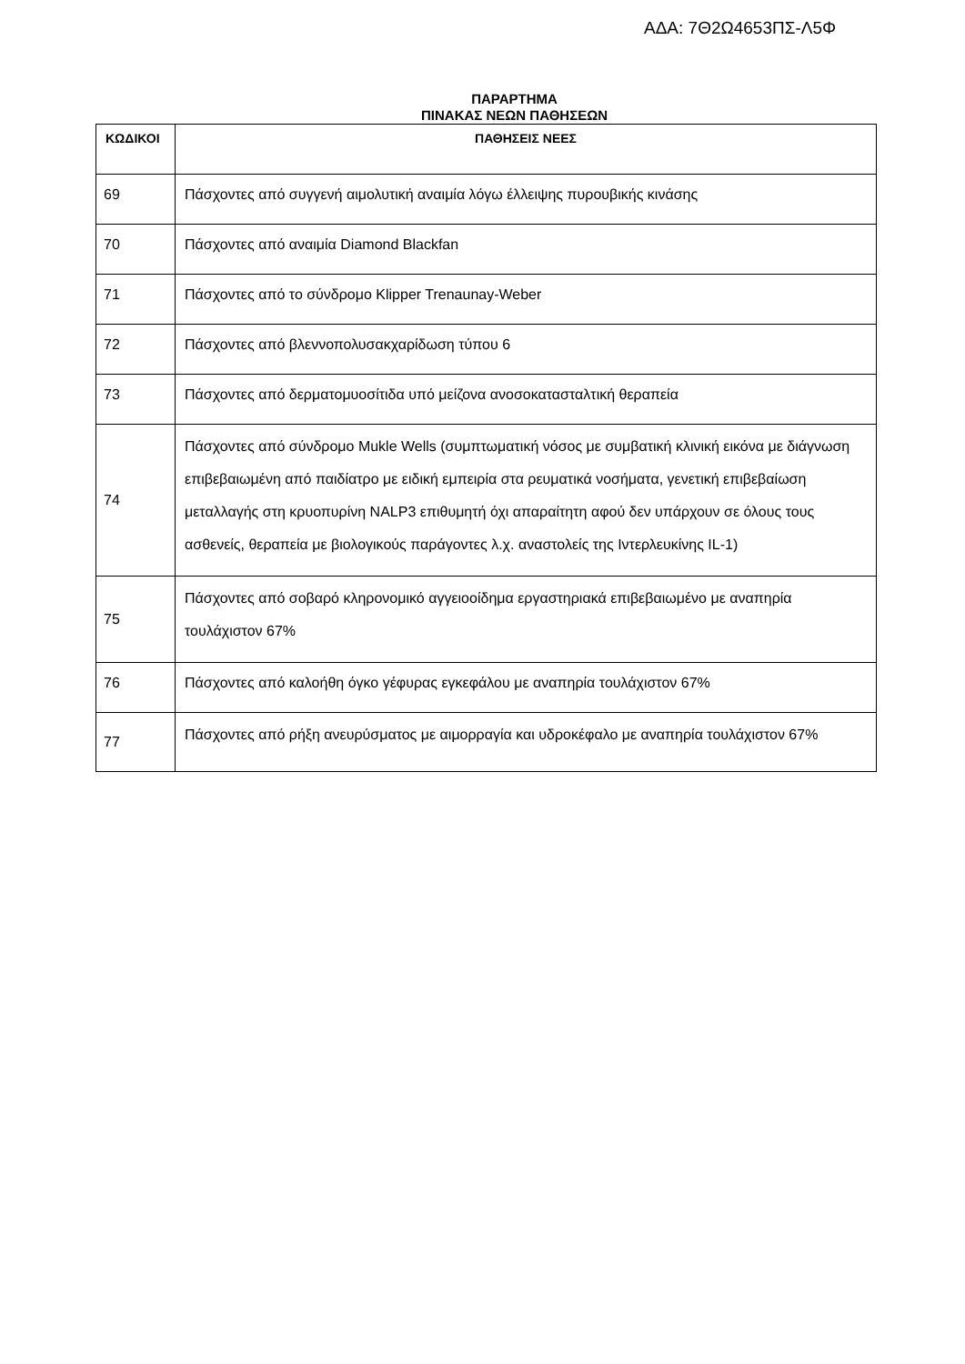ΑΔΑ: 7Θ2Ω4653ΠΣ-Λ5Φ
ΠΑΡΑΡΤΗΜΑ
ΠΙΝΑΚΑΣ ΝΕΩΝ ΠΑΘΗΣΕΩΝ
| ΚΩΔΙΚΟΙ | ΠΑΘΗΣΕΙΣ ΝΕΕΣ |
| --- | --- |
| 69 | Πάσχοντες από συγγενή αιμολυτική αναιμία λόγω έλλειψης πυρουβικής κινάσης |
| 70 | Πάσχοντες από αναιμία Diamond Blackfan |
| 71 | Πάσχοντες από το σύνδρομο Klipper Trenaunay-Weber |
| 72 | Πάσχοντες από βλεννοπολυσακχαρίδωση τύπου 6 |
| 73 | Πάσχοντες από δερματομυοσίτιδα υπό μείζονα ανοσοκατασταλτική θεραπεία |
| 74 | Πάσχοντες από σύνδρομο Mukle Wells (συμπτωματική νόσος με συμβατική κλινική εικόνα με διάγνωση επιβεβαιωμένη από παιδίατρο με ειδική εμπειρία στα ρευματικά νοσήματα, γενετική επιβεβαίωση μεταλλαγής στη κρυοπυρίνη NALP3 επιθυμητή όχι απαραίτητη αφού δεν υπάρχουν σε όλους τους ασθενείς, θεραπεία με βιολογικούς παράγοντες λ.χ. αναστολείς της Ιντερλευκίνης IL-1) |
| 75 | Πάσχοντες από σοβαρό κληρονομικό αγγειοοίδημα εργαστηριακά επιβεβαιωμένο με αναπηρία τουλάχιστον 67% |
| 76 | Πάσχοντες από καλοήθη όγκο γέφυρας εγκεφάλου με αναπηρία τουλάχιστον 67% |
| 77 | Πάσχοντες από ρήξη ανευρύσματος με αιμορραγία και υδροκέφαλο με αναπηρία τουλάχιστον 67% |